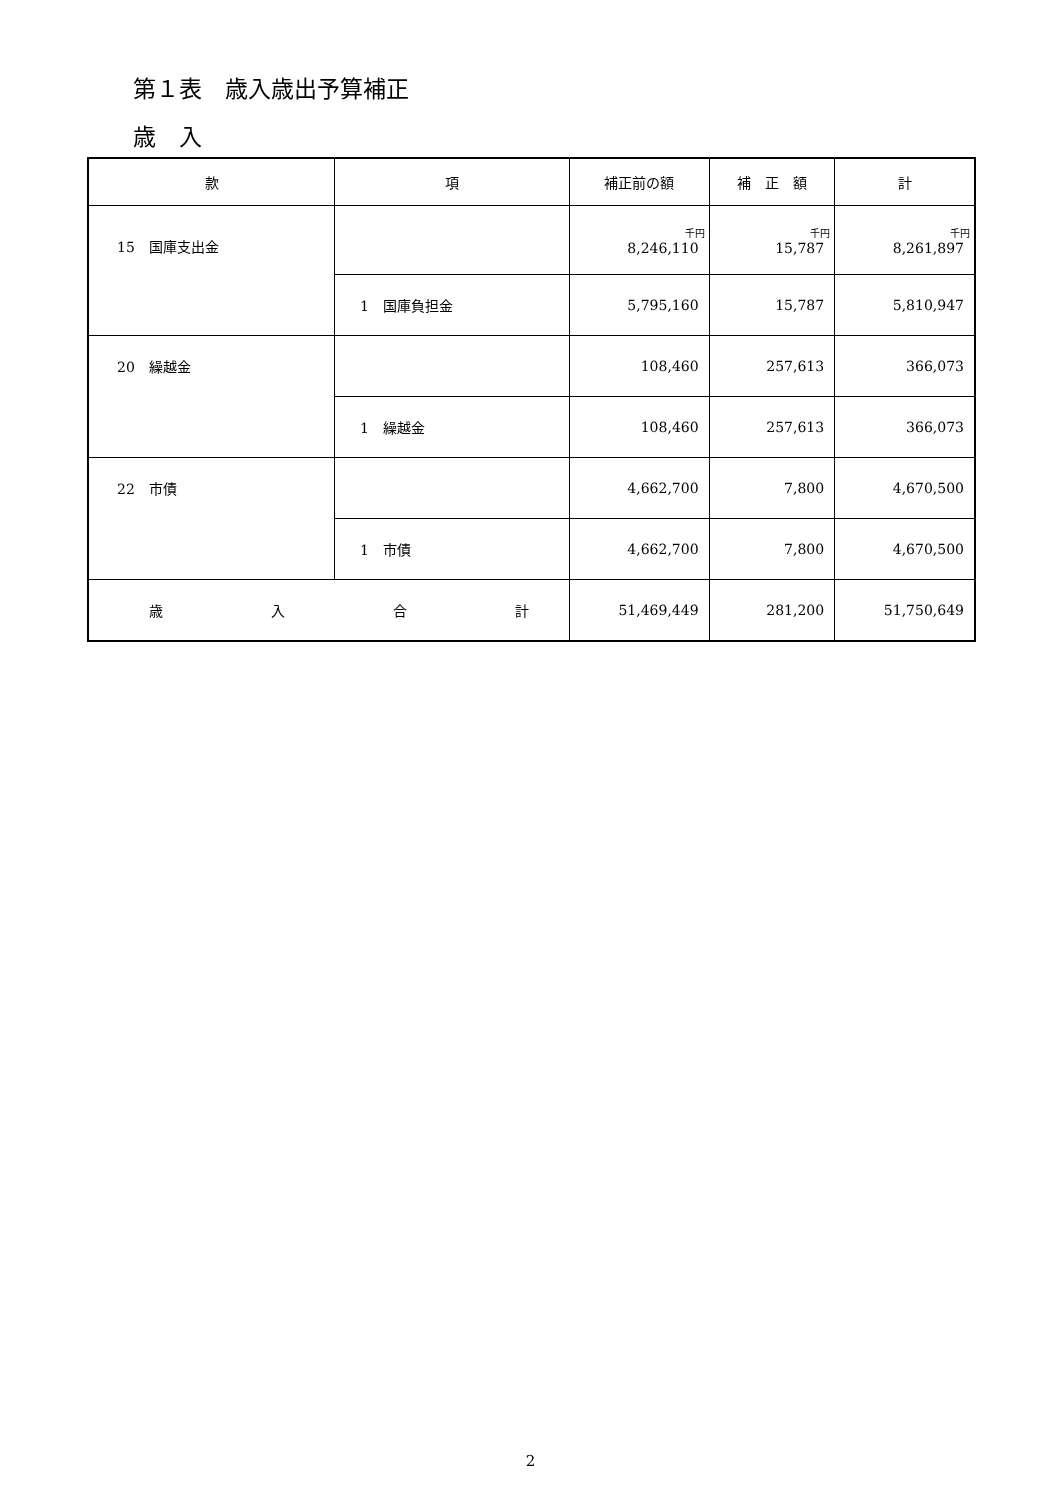第１表　歳入歳出予算補正
歳　入
| 款 | 項 | 補正前の額 | 補 正 額 | 計 |
| --- | --- | --- | --- | --- |
| 15 国庫支出金 | | 千円 8,246,110 | 千円 15,787 | 千円 8,261,897 |
| | 1 国庫負担金 | 5,795,160 | 15,787 | 5,810,947 |
| 20 繰越金 | | 108,460 | 257,613 | 366,073 |
| | 1 繰越金 | 108,460 | 257,613 | 366,073 |
| 22 市債 | | 4,662,700 | 7,800 | 4,670,500 |
| | 1 市債 | 4,662,700 | 7,800 | 4,670,500 |
| 歳 入 合 計 | | 51,469,449 | 281,200 | 51,750,649 |
2